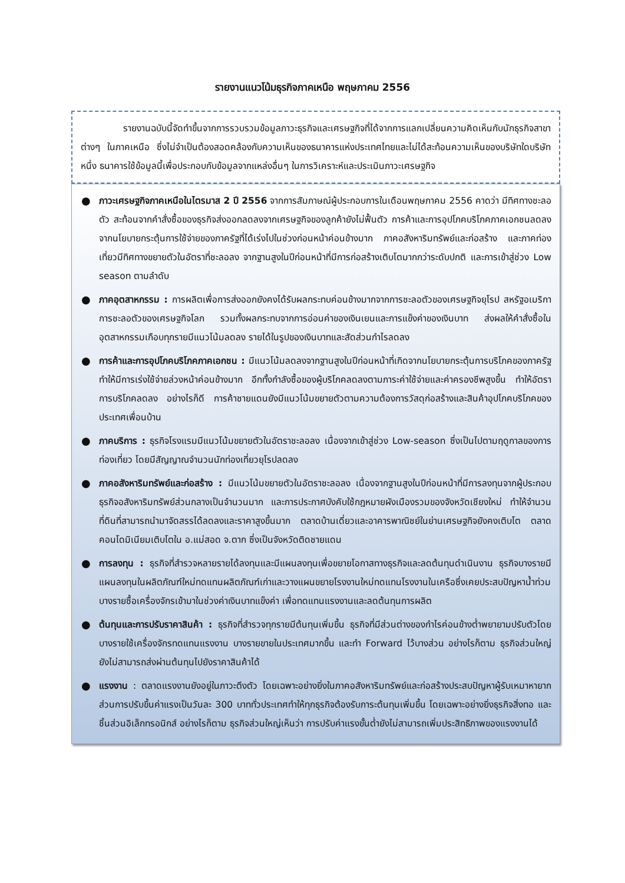รายงานแนวโน้มธุรกิจภาคเหนือ พฤษภาคม 2556
รายงานฉบับนี้จัดทำขึ้นจากการรวบรวมข้อมูลภาวะธุรกิจและเศรษฐกิจที่ได้จากการแลกเปลี่ยนความคิดเห็นกับนักธุรกิจสาขาต่างๆ ในภาคเหนือ ซึ่งไม่จำเป็นต้องสอดคล้องกับความเห็นของธนาคารแห่งประเทศไทยและไม่ได้สะท้อนความเห็นของบริษัทใดบริษัทหนึ่ง ธนาคารใช้ข้อมูลนี้เพื่อประกอบกับข้อมูลจากแหล่งอื่นๆ ในการวิเคราะห์และประเมินภาวะเศรษฐกิจ
● ภาวะเศรษฐกิจภาคเหนือในไตรมาส 2 ปี 2556 จากการสัมภาษณ์ผู้ประกอบการในเดือนพฤษภาคม 2556 คาดว่า มีทิศทางชะลอตัว สะท้อนจากคำสั่งซื้อของธุรกิจส่งออกลดลงจากเศรษฐกิจของลูกค้ายังไม่ฟื้นตัว การค้าและการอุปโภคบริโภคภาคเอกชนลดลงจากนโยบายกระตุ้นการใช้จ่ายของภาครัฐที่ได้เร่งไปในช่วงก่อนหน้าค่อนข้างมาก ภาคอสังหาริมทรัพย์และก่อสร้าง และภาคท่องเที่ยวมีทิศทางขยายตัวในอัตราที่ชะลอลง จากฐานสูงในปีก่อนหน้าที่มีการก่อสร้างเติบโตมากกว่าระดับปกติ และการเข้าสู่ช่วง Low season ตามลำดับ
● ภาคอุตสาหกรรม : การผลิตเพื่อการส่งออกยังคงได้รับผลกระทบค่อนข้างมากจากการชะลอตัวของเศรษฐกิจยุโรป สหรัฐอเมริกา การชะลอตัวของเศรษฐกิจโลก รวมทั้งผลกระทบจากการอ่อนค่าของเงินเยนและการแข็งค่าของเงินบาท ส่งผลให้คำสั่งซื้อในอุตสาหกรรมเกือบทุกรายมีแนวโน้มลดลง รายได้ในรูปของเงินบาทและสัดส่วนกำไรลดลง
● การค้าและการอุปโภคบริโภคภาคเอกชน : มีแนวโน้มลดลงจากฐานสูงในปีก่อนหน้าที่เกิดจากนโยบายกระตุ้นการบริโภคของภาครัฐ ทำให้มีการเร่งใช้จ่ายล่วงหน้าค่อนข้างมาก อีกทั้งกำลังซื้อของผู้บริโภคลดลงตามภาระค่าใช้จ่ายและค่าครองชีพสูงขึ้น ทำให้อัตราการบริโภคลดลง อย่างไรก็ดี การค้าชายแดนยังมีแนวโน้มขยายตัวตามความต้องการวัสดุก่อสร้างและสินค้าอุปโภคบริโภคของประเทศเพื่อนบ้าน
● ภาคบริการ : ธุรกิจโรงแรมมีแนวโน้มขยายตัวในอัตราชะลอลง เนื่องจากเข้าสู่ช่วง Low-season ซึ่งเป็นไปตามฤดูกาลของการท่องเที่ยว โดยมีสัญญาณจำนวนนักท่องเที่ยวยุโรปลดลง
● ภาคอสังหาริมทรัพย์และก่อสร้าง : มีแนวโน้มขยายตัวในอัตราชะลอลง เนื่องจากฐานสูงในปีก่อนหน้าที่มีการลงทุนจากผู้ประกอบธุรกิจอสังหาริมทรัพย์ส่วนกลางเป็นจำนวนมาก และการประกาศบังคับใช้กฎหมายผังเมืองรวมของจังหวัดเชียงใหม่ ทำให้จำนวนที่ดินที่สามารถนำมาจัดสรรได้ลดลงและราคาสูงขึ้นมาก ตลาดบ้านเดี่ยวและอาคารพาณิชย์ในย่านเศรษฐกิจยังคงเติบโต ตลาดคอนโดมิเนียมเติบโตใน อ.แม่สอด จ.ตาก ซึ่งเป็นจังหวัดติดชายแดน
● การลงทุน : ธุรกิจที่สำรวจหลายรายได้ลงทุนและมีแผนลงทุนเพื่อขยายโอกาสทางธุรกิจและลดต้นทุนดำเนินงาน ธุรกิจบางรายมีแผนลงทุนในผลิตภัณฑ์ใหม่ทดแทนผลิตภัณฑ์เก่าและวางแผนขยายโรงงานใหม่ทดแทนโรงงานในเครือซึ่งเคยประสบปัญหาน้ำท่วม บางรายซื้อเครื่องจักรเข้ามาในช่วงค่าเงินบาทแข็งค่า เพื่อทดแทนแรงงานและลดต้นทุนการผลิต
● ต้นทุนและการปรับราคาสินค้า : ธุรกิจที่สำรวจทุกรายมีต้นทุนเพิ่มขึ้น ธุรกิจที่มีส่วนต่างของกำไรค่อนข้างต่ำพยายามปรับตัวโดยบางรายใช้เครื่องจักรทดแทนแรงงาน บางรายขายในประเทศมากขึ้น และทำ Forward ไว้บางส่วน อย่างไรก็ตาม ธุรกิจส่วนใหญ่ยังไม่สามารถส่งผ่านต้นทุนไปยังราคาสินค้าได้
● แรงงาน : ตลาดแรงงานยังอยู่ในภาวะตึงตัว โดยเฉพาะอย่างยิ่งในภาคอสังหาริมทรัพย์และก่อสร้างประสบปัญหาผู้รับเหมาหายาก ส่วนการปรับขึ้นค่าแรงเป็นวันละ 300 บาททั่วประเทศทำให้ทุกธุรกิจต้องรับภาระต้นทุนเพิ่มขึ้น โดยเฉพาะอย่างยิ่งธุรกิจสิ่งทอ และชิ้นส่วนอิเล็กทรอนิกส์ อย่างไรก็ตาม ธุรกิจส่วนใหญ่เห็นว่า การปรับค่าแรงขั้นต่ำยังไม่สามารถเพิ่มประสิทธิภาพของแรงงานได้